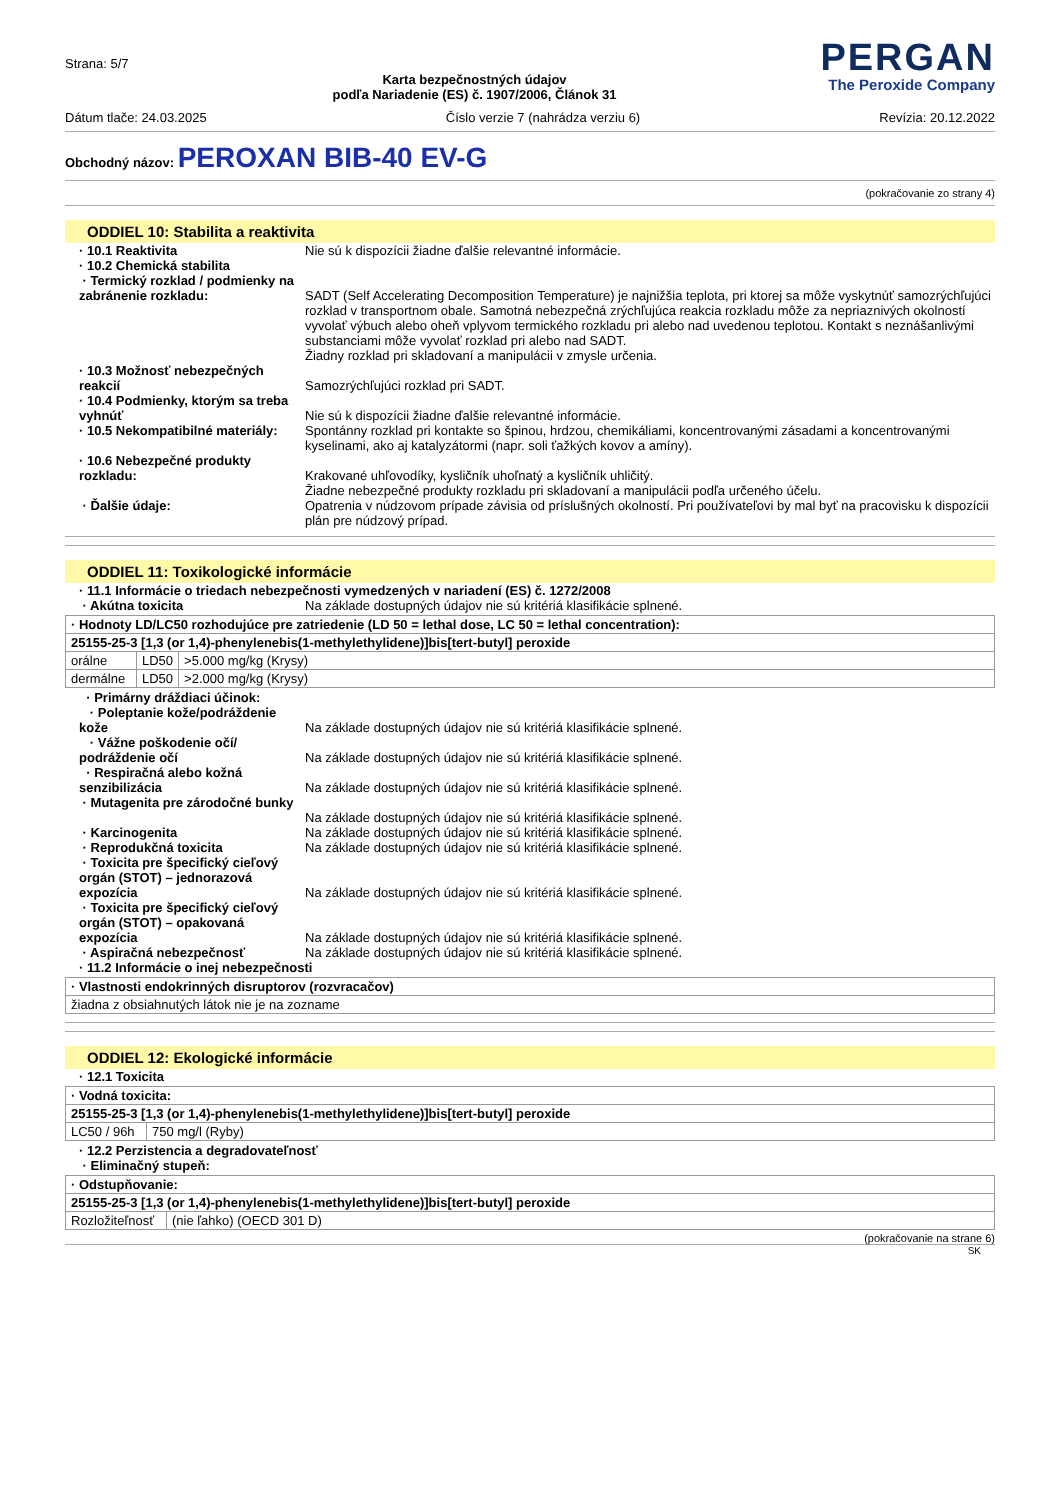Strana: 5/7
Karta bezpečnostných údajov
podľa Nariadenie (ES) č. 1907/2006, Článok 31
PERGAN
The Peroxide Company
Dátum tlače: 24.03.2025 Číslo verzie 7 (nahrádza verziu 6) Revízia: 20.12.2022
Obchodný názov: PEROXAN BIB-40 EV-G
(pokračovanie zo strany 4)
ODDIEL 10: Stabilita a reaktivita
· 10.1 Reaktivita Nie sú k dispozícii žiadne ďalšie relevantné informácie.
· 10.2 Chemická stabilita
· Termický rozklad / podmienky na zabránenie rozkladu:
SADT (Self Accelerating Decomposition Temperature) je najnižšia teplota, pri ktorej sa môže vyskytnúť samozrýchľujúci rozklad v transportnom obale. Samotná nebezpečná zrýchľujúca reakcia rozkladu môže za nepriaznivých okolností vyvolať výbuch alebo oheň vplyvom termického rozkladu pri alebo nad uvedenou teplotou. Kontakt s neznášanlivými substanciami môže vyvolať rozklad pri alebo nad SADT.
Žiadny rozklad pri skladovaní a manipulácii v zmysle určenia.
· 10.3 Možnosť nebezpečných reakcií
Samozrýchľujúci rozklad pri SADT.
· 10.4 Podmienky, ktorým sa treba vyhnúť
Nie sú k dispozícii žiadne ďalšie relevantné informácie.
· 10.5 Nekompatibilné materiály:
Spontánny rozklad pri kontakte so špinou, hrdzou, chemikáliami, koncentrovanými zásadami a koncentrovanými kyselinami, ako aj katalyzátormi (napr. soli ťažkých kovov a amíny).
· 10.6 Nebezpečné produkty rozkladu:
Krakované uhľovodíky, kysličník uhoľnatý a kysličník uhličitý.
Žiadne nebezpečné produkty rozkladu pri skladovaní a manipulácii podľa určeného účelu.
· Ďalšie údaje: Opatrenia v núdzovom prípade závisia od príslušných okolností. Pri používateľovi by mal byť na pracovisku k dispozícii plán pre núdzový prípad.
ODDIEL 11: Toxikologické informácie
· 11.1 Informácie o triedach nebezpečnosti vymedzených v nariadení (ES) č. 1272/2008
· Akútna toxicita Na základe dostupných údajov nie sú kritériá klasifikácie splnené.
| · Hodnoty LD/LC50 rozhodujúce pre zatriedenie (LD 50 = lethal dose, LC 50 = lethal concentration): | | |
| --- | --- | --- |
| 25155-25-3 [1,3 (or 1,4)-phenylenebis(1-methylethylidene)]bis[tert-butyl] peroxide | | |
| orálne | LD50 | >5.000 mg/kg (Krysy) |
| dermálne | LD50 | >2.000 mg/kg (Krysy) |
· Primárny dráždiaci účinok:
· Poleptanie kože/podráždenie kože
Na základe dostupných údajov nie sú kritériá klasifikácie splnené.
· Vážne poškodenie očí/ podráždenie očí
Na základe dostupných údajov nie sú kritériá klasifikácie splnené.
· Respiračná alebo kožná senzibilizácia
Na základe dostupných údajov nie sú kritériá klasifikácie splnené.
· Mutagenita pre zárodočné bunky
Na základe dostupných údajov nie sú kritériá klasifikácie splnené.
· Karcinogenita Na základe dostupných údajov nie sú kritériá klasifikácie splnené.
· Reprodukčná toxicita Na základe dostupných údajov nie sú kritériá klasifikácie splnené.
· Toxicita pre špecifický cieľový orgán (STOT) – jednorazová expozícia
Na základe dostupných údajov nie sú kritériá klasifikácie splnené.
· Toxicita pre špecifický cieľový orgán (STOT) – opakovaná expozícia
Na základe dostupných údajov nie sú kritériá klasifikácie splnené.
· Aspiračná nebezpečnosť Na základe dostupných údajov nie sú kritériá klasifikácie splnené.
· 11.2 Informácie o inej nebezpečnosti
| · Vlastnosti endokrinných disruptorov (rozvracačov) |
| --- |
| žiadna z obsiahnutých látok nie je na zozname |
ODDIEL 12: Ekologické informácie
· 12.1 Toxicita
| · Vodná toxicita: | |
| --- | --- |
| 25155-25-3 [1,3 (or 1,4)-phenylenebis(1-methylethylidene)]bis[tert-butyl] peroxide | |
| LC50 / 96h | 750 mg/l (Ryby) |
· 12.2 Perzistencia a degradovateľnosť
· Eliminačný stupeň:
| · Odstupňovanie: | |
| --- | --- |
| 25155-25-3 [1,3 (or 1,4)-phenylenebis(1-methylethylidene)]bis[tert-butyl] peroxide | |
| Rozložiteľnosť | (nie ľahko) (OECD 301 D) |
(pokračovanie na strane 6)
SK